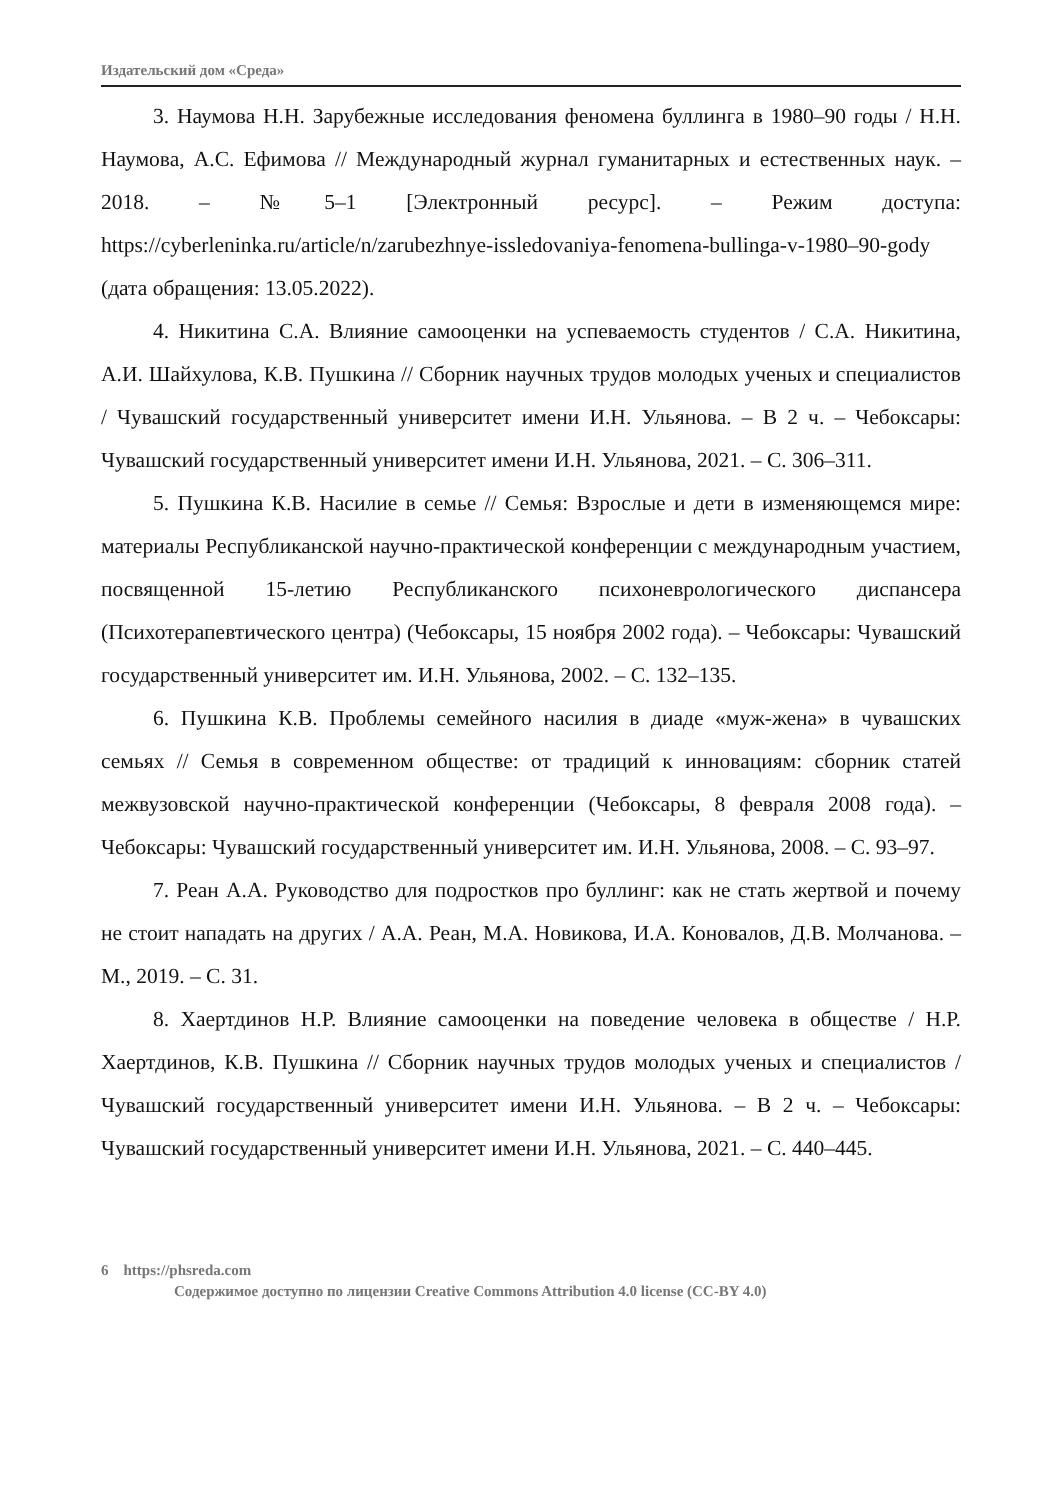Издательский дом «Среда»
3. Наумова Н.Н. Зарубежные исследования феномена буллинга в 1980–90 годы / Н.Н. Наумова, А.С. Ефимова // Международный журнал гуманитарных и естественных наук. – 2018. – №5–1 [Электронный ресурс]. – Режим доступа: https://cyberleninka.ru/article/n/zarubezhnye-issledovaniya-fenomena-bullinga-v-1980–90-gody (дата обращения: 13.05.2022).
4. Никитина С.А. Влияние самооценки на успеваемость студентов / С.А. Никитина, А.И. Шайхулова, К.В. Пушкина // Сборник научных трудов молодых ученых и специалистов / Чувашский государственный университет имени И.Н. Ульянова. – В 2 ч. – Чебоксары: Чувашский государственный университет имени И.Н. Ульянова, 2021. – С. 306–311.
5. Пушкина К.В. Насилие в семье // Семья: Взрослые и дети в изменяющемся мире: материалы Республиканской научно-практической конференции с международным участием, посвященной 15-летию Республиканского психоневрологического диспансера (Психотерапевтического центра) (Чебоксары, 15 ноября 2002 года). – Чебоксары: Чувашский государственный университет им. И.Н. Ульянова, 2002. – С. 132–135.
6. Пушкина К.В. Проблемы семейного насилия в диаде «муж-жена» в чувашских семьях // Семья в современном обществе: от традиций к инновациям: сборник статей межвузовской научно-практической конференции (Чебоксары, 8 февраля 2008 года). – Чебоксары: Чувашский государственный университет им. И.Н. Ульянова, 2008. – С. 93–97.
7. Реан А.А. Руководство для подростков про буллинг: как не стать жертвой и почему не стоит нападать на других / А.А. Реан, М.А. Новикова, И.А. Коновалов, Д.В. Молчанова. – М., 2019. – С. 31.
8. Хаертдинов Н.Р. Влияние самооценки на поведение человека в обществе / Н.Р. Хаертдинов, К.В. Пушкина // Сборник научных трудов молодых ученых и специалистов / Чувашский государственный университет имени И.Н. Ульянова. – В 2 ч. – Чебоксары: Чувашский государственный университет имени И.Н. Ульянова, 2021. – С. 440–445.
6 https://phsreda.com
Содержимое доступно по лицензии Creative Commons Attribution 4.0 license (CC-BY 4.0)